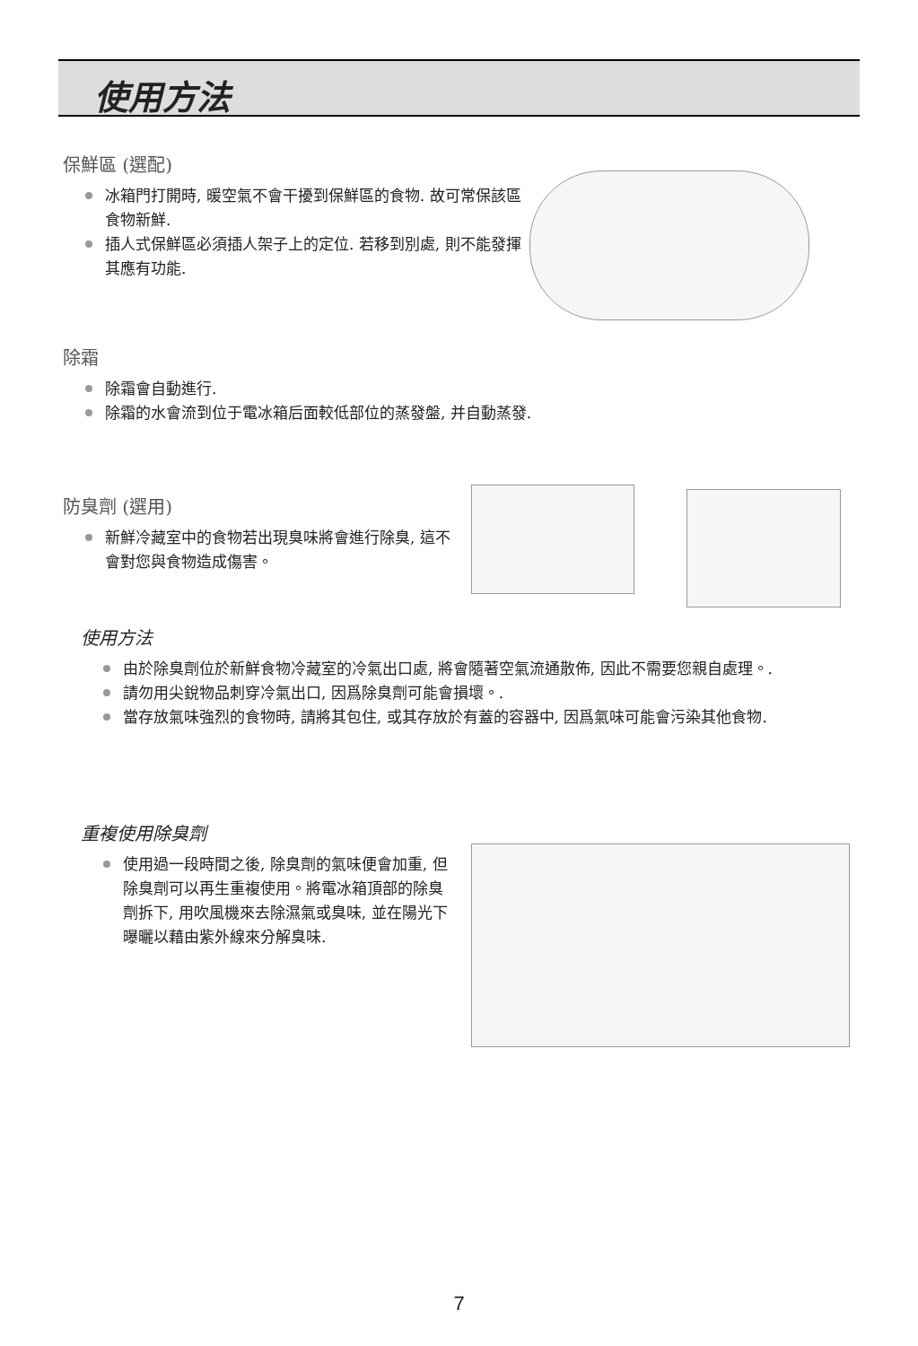使用方法
保鮮區 (選配)
冰箱門打開時, 暖空氣不會干擾到保鮮區的食物. 故可常保該區食物新鮮.
插人式保鮮區必須插人架子上的定位. 若移到別處, 則不能發揮其應有功能.
除霜
除霜會自動進行.
除霜的水會流到位于電冰箱后面較低部位的蒸發盤, 并自動蒸發.
防臭劑 (選用)
新鮮冷藏室中的食物若出現臭味將會進行除臭, 這不會對您與食物造成傷害。
使用方法
由於除臭劑位於新鮮食物冷藏室的冷氣出口處, 將會隨著空氣流通散佈, 因此不需要您親自處理。.
請勿用尖銳物品刺穿冷氣出口, 因爲除臭劑可能會損壞。.
當存放氣味強烈的食物時, 請將其包住, 或其存放於有蓋的容器中, 因爲氣味可能會污染其他食物.
重複使用除臭劑
使用過一段時間之後, 除臭劑的氣味便會加重, 但除臭劑可以再生重複使用。將電冰箱頂部的除臭劑拆下, 用吹風機來去除濕氣或臭味, 並在陽光下曝曬以藉由紫外線來分解臭味.
7